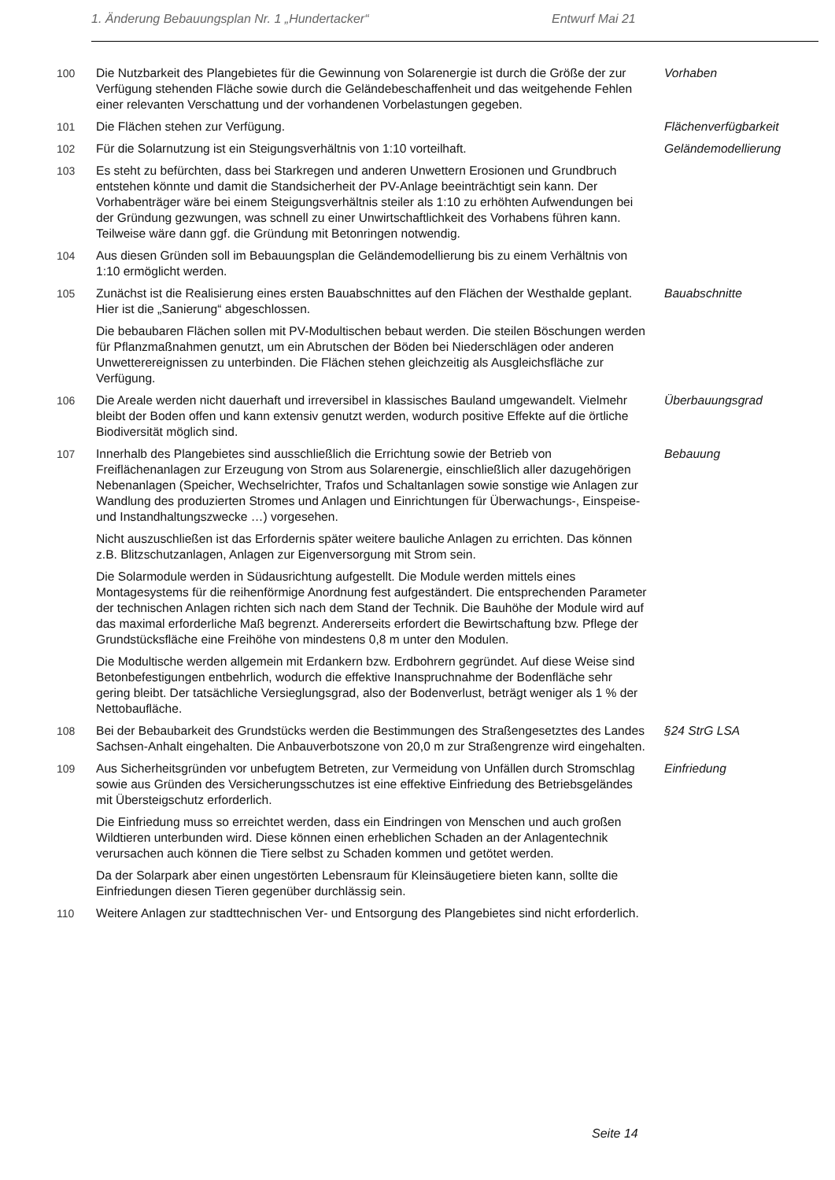1. Änderung Bebauungsplan Nr. 1 „Hundertacker“Entwurf Mai 21
100 Die Nutzbarkeit des Plangebietes für die Gewinnung von Solarenergie ist durch die Größe der zur Verfügung stehenden Fläche sowie durch die Geländebeschaffenheit und das weitgehende Fehlen einer relevanten Verschattung und der vorhandenen Vorbelastungen gegeben.
Vorhaben
101 Die Flächen stehen zur Verfügung. Flächenverfügbarkeit
102 Für die Solarnutzung ist ein Steigungsverhältnis von 1:10 vorteilhaft. Geländemodellierung
103 Es steht zu befürchten, dass bei Starkregen und anderen Unwettern Erosionen und Grundbruch entstehen könnte und damit die Standsicherheit der PV-Anlage beeinträchtigt sein kann. Der Vorhabenträger wäre bei einem Steigungsverhältnis steiler als 1:10 zu erhöhten Aufwendungen bei der Gründung gezwungen, was schnell zu einer Unwirtschaftlichkeit des Vorhabens führen kann. Teilweise wäre dann ggf. die Gründung mit Betonringen notwendig.
104 Aus diesen Gründen soll im Bebauungsplan die Geländemodellierung bis zu einem Verhältnis von 1:10 ermöglicht werden.
105 Zunächst ist die Realisierung eines ersten Bauabschnittes auf den Flächen der Westhalde geplant. Hier ist die „Sanierung“ abgeschlossen.
Die bebaubaren Flächen sollen mit PV-Modultischen bebaut werden. Die steilen Böschungen werden für Pflanzmaßnahmen genutzt, um ein Abrutschen der Böden bei Niederschlägen oder anderen Unwetterereignissen zu unterbinden. Die Flächen stehen gleichzeitig als Ausgleichsfläche zur Verfügung.
Bauabschnitte
106 Die Areale werden nicht dauerhaft und irreversibel in klassisches Bauland umgewandelt. Vielmehr bleibt der Boden offen und kann extensiv genutzt werden, wodurch positive Effekte auf die örtliche Biodiversität möglich sind.
Überbauungsgrad
107 Innerhalb des Plangebietes sind ausschließlich die Errichtung sowie der Betrieb von Freiflächenanlagen zur Erzeugung von Strom aus Solarenergie, einschließlich aller dazugehörigen Nebenanlagen (Speicher, Wechselrichter, Trafos und Schaltanlagen sowie sonstige wie Anlagen zur Wandlung des produzierten Stromes und Anlagen und Einrichtungen für Überwachungs-, Einspeise- und Instandhaltungszwecke …) vorgesehen.
Nicht auszuschließen ist das Erfordernis später weitere bauliche Anlagen zu errichten. Das können z.B. Blitzschutzanlagen, Anlagen zur Eigenversorgung mit Strom sein.
Die Solarmodule werden in Südausrichtung aufgestellt. Die Module werden mittels eines Montagesystems für die reihenförmige Anordnung fest aufgeständert. Die entsprechenden Parameter der technischen Anlagen richten sich nach dem Stand der Technik. Die Bauhöhe der Module wird auf das maximal erforderliche Maß begrenzt. Andererseits erfordert die Bewirtschaftung bzw. Pflege der Grundstücksfläche eine Freihöhe von mindestens 0,8 m unter den Modulen.
Die Modultische werden allgemein mit Erdankern bzw. Erdbohrern gegründet. Auf diese Weise sind Betonbefestigungen entbehrlich, wodurch die effektive Inanspruchnahme der Bodenfläche sehr gering bleibt. Der tatsächliche Versieglungsgrad, also der Bodenverlust, beträgt weniger als 1 % der Nettobaufläche.
Bebauung
108 Bei der Bebaubarkeit des Grundstücks werden die Bestimmungen des Straßengesetztes des Landes Sachsen-Anhalt eingehalten. Die Anbauverbotszone von 20,0 m zur Straßengrenze wird eingehalten.
§24 StrG LSA
109 Aus Sicherheitsgründen vor unbefugtem Betreten, zur Vermeidung von Unfällen durch Stromschlag sowie aus Gründen des Versicherungsschutzes ist eine effektive Einfriedung des Betriebsgeländes mit Übersteigschutz erforderlich.
Die Einfriedung muss so erreichtet werden, dass ein Eindringen von Menschen und auch großen Wildtieren unterbunden wird. Diese können einen erheblichen Schaden an der Anlagentechnik verursachen auch können die Tiere selbst zu Schaden kommen und getötet werden.
Da der Solarpark aber einen ungestörten Lebensraum für Kleinsäugetiere bieten kann, sollte die Einfriedungen diesen Tieren gegenüber durchlässig sein.
Einfriedung
110 Weitere Anlagen zur stadttechnischen Ver- und Entsorgung des Plangebietes sind nicht erforderlich.
Seite 14